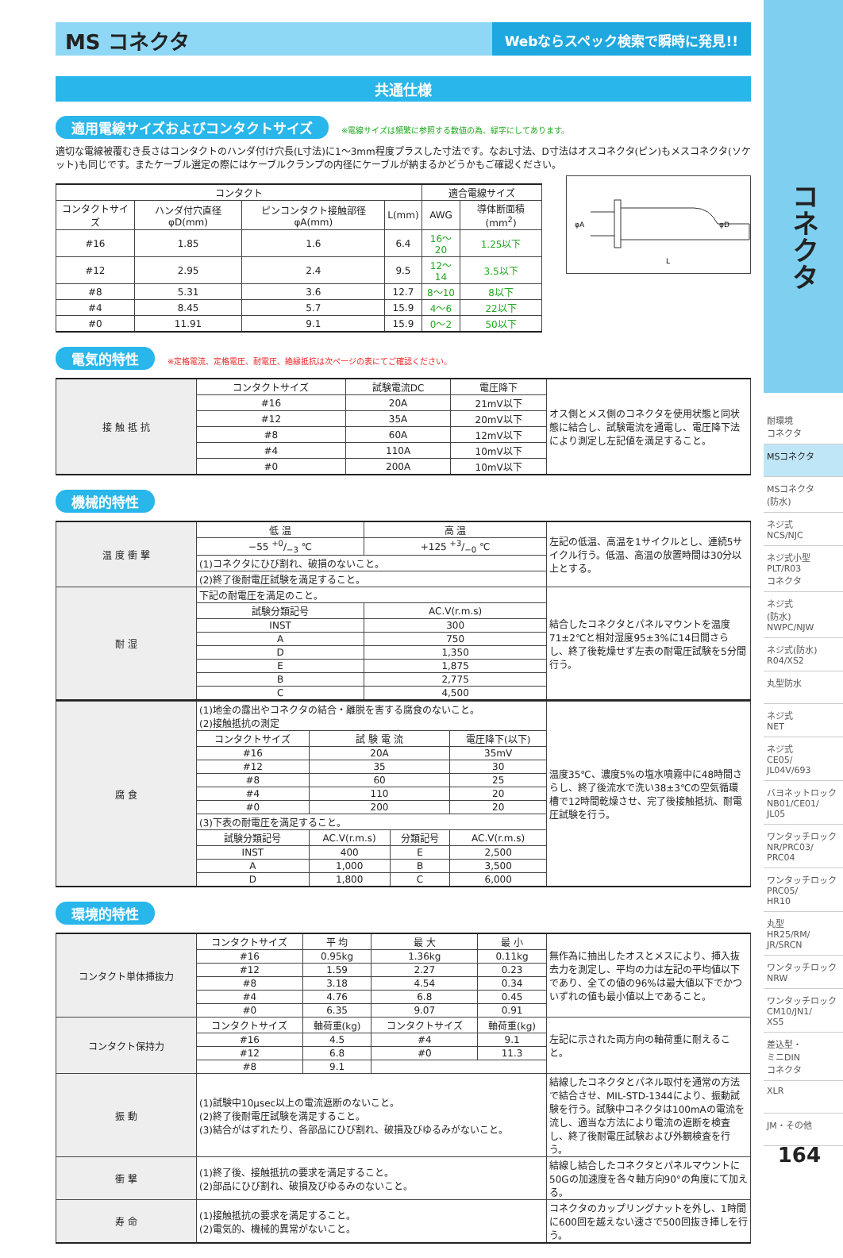MS コネクタ
Webならスペック検索で瞬時に発見!!
共通仕様
適用電線サイズおよびコンタクトサイズ ※電線サイズは頻繁に参照する数値の為、緑字にしてあります。
適切な電線被覆むき長さはコンタクトのハンダ付け穴長(L寸法)に1〜3mm程度プラスした寸法です。なおL寸法、D寸法はオスコネクタ(ピン)もメスコネクタ(ソケット)も同じです。またケーブル選定の際にはケーブルクランプの内径にケーブルが納まるかどうかもご確認ください。
| コンタクト | | | | 適合電線サイズ | |
| --- | --- | --- | --- | --- | --- |
| コンタクトサイズ | ハンダ付穴直径φD(mm) | ピンコンタクト接触部径φA(mm) | L(mm) | AWG | 導体断面積(mm<sup>2</sup>) |
| #16 | 1.85 | 1.6 | 6.4 | 16〜20 | 1.25以下 |
| #12 | 2.95 | 2.4 | 9.5 | 12〜14 | 3.5以下 |
| #8 | 5.31 | 3.6 | 12.7 | 8〜10 | 8以下 |
| #4 | 8.45 | 5.7 | 15.9 | 4〜6 | 22以下 |
| #0 | 11.91 | 9.1 | 15.9 | 0〜2 | 50以下 |
φA
φD
L
電気的特性 ※定格電流、定格電圧、耐電圧、絶縁抵抗は次ページの表にてご確認ください。
| 接 触 抵 抗 | コンタクトサイズ | 試験電流DC | 電圧降下 | オス側とメス側のコネクタを使用状態と同状態に結合し、試験電流を通電し、電圧降下法により測定し左記値を満足すること。 |
| | #16 | 20A | 21mV以下 | |
| | #12 | 35A | 20mV以下 | |
| | #8 | 60A | 12mV以下 | |
| | #4 | 110A | 10mV以下 | |
| | #0 | 200A | 10mV以下 | |
機械的特性
| 温 度 衝 撃 | 低 温 | 高 温 | 左記の低温、高温を1サイクルとし、連続5サイクル行う。低温、高温の放置時間は30分以上とする。 |
| | −55 +0/−3 ℃ | +125 +3/−0 ℃ | |
| | (1)コネクタにひび割れ、破損のないこと。 | | |
| | (2)終了後耐電圧試験を満足すること。 | | |
| 耐 湿 | 下記の耐電圧を満足のこと。 | | 結合したコネクタとパネルマウントを温度71±2℃と相対湿度95±3%に14日間さらし、終了後乾燥せず左表の耐電圧試験を5分間行う。 |
| | 試験分類記号 | AC.V(r.m.s) | |
| | INST | 300 | |
| | A | 750 | |
| | D | 1,350 | |
| | E | 1,875 | |
| | B | 2,775 | |
| | C | 4,500 | |
| 腐 食 | (1)地金の露出やコネクタの結合・離脱を害する腐食のないこと。 (2)接触抵抗の測定 | | | | 温度35℃、濃度5%の塩水噴霧中に48時間さらし、終了後流水で洗い38±3℃の空気循環槽で12時間乾燥させ、完了後接触抵抗、耐電圧試験を行う。 |
| | コンタクトサイズ | 試 験 電 流 | | 電圧降下(以下) | |
| | #16 | 20A | | 35mV | |
| | #12 | 35 | | 30 | |
| | #8 | 60 | | 25 | |
| | #4 | 110 | | 20 | |
| | #0 | 200 | | 20 | |
| | (3)下表の耐電圧を満足すること。 | | | | |
| | 試験分類記号 | AC.V(r.m.s) | 分類記号 | AC.V(r.m.s) | |
| | INST | 400 | E | 2,500 | |
| | A | 1,000 | B | 3,500 | |
| | D | 1,800 | C | 6,000 | |
環境的特性
| コンタクト単体挿抜力 | コンタクトサイズ | 平 均 | 最 大 | 最 小 | 無作為に抽出したオスとメスにより、挿入抜去力を測定し、平均の力は左記の平均値以下であり、全ての値の96%は最大値以下でかついずれの値も最小値以上であること。 |
| | #16 | 0.95kg | 1.36kg | 0.11kg | |
| | #12 | 1.59 | 2.27 | 0.23 | |
| | #8 | 3.18 | 4.54 | 0.34 | |
| | #4 | 4.76 | 6.8 | 0.45 | |
| | #0 | 6.35 | 9.07 | 0.91 | |
| コンタクト保持力 | コンタクトサイズ | 軸荷重(kg) | コンタクトサイズ | 軸荷重(kg) | 左記に示された両方向の軸荷重に耐えること。 |
| | #16 | 4.5 | #4 | 9.1 | |
| | #12 | 6.8 | #0 | 11.3 | |
| | #8 | 9.1 | | | |
| 振 動 | (1)試験中10μsec以上の電流遮断のないこと。 (2)終了後耐電圧試験を満足すること。 (3)結合がはずれたり、各部品にひび割れ、破損及びゆるみがないこと。 | | | | 結線したコネクタとパネル取付を通常の方法で結合させ、MIL-STD-1344により、振動試験を行う。試験中コネクタは100mAの電流を流し、適当な方法により電流の遮断を検査し、終了後耐電圧試験および外観検査を行う。 |
| 衝 撃 | (1)終了後、接触抵抗の要求を満足すること。 (2)部品にひび割れ、破損及びゆるみのないこと。 | | | | 結線し結合したコネクタとパネルマウントに50Gの加速度を各々軸方向90°の角度にて加える。 |
| 寿 命 | (1)接触抵抗の要求を満足すること。 (2)電気的、機械的異常がないこと。 | | | | コネクタのカップリングナットを外し、1時間に600回を越えない速さで500回抜き挿しを行う。 |
コネクタ
耐環境
コネクタ
MSコネクタ
MSコネクタ
(防水)
ネジ式
NCS/NJC
ネジ式小型
PLT/R03
コネクタ
ネジ式
(防水)
NWPC/NJW
ネジ式(防水)
R04/XS2
丸型防水
ネジ式
NET
ネジ式
CE05/
JL04V/693
バヨネットロック
NB01/CE01/
JL05
ワンタッチロック
NR/PRC03/
PRC04
ワンタッチロック
PRC05/
HR10
丸型
HR25/RM/
JR/SRCN
ワンタッチロック
NRW
ワンタッチロック
CM10/JN1/
XS5
差込型・
ミニDIN
コネクタ
XLR
JM・その他
164